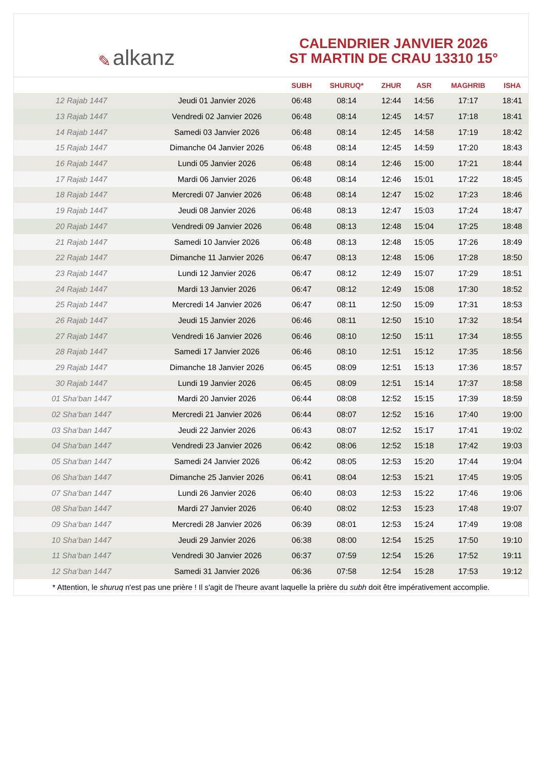✎ alkanz
CALENDRIER JANVIER 2026
ST MARTIN DE CRAU 13310 15°
| | | SUBH | SHURUQ* | ZHUR | ASR | MAGHRIB | ISHA |
| --- | --- | --- | --- | --- | --- | --- | --- |
| 12 Rajab 1447 | Jeudi 01 Janvier 2026 | 06:48 | 08:14 | 12:44 | 14:56 | 17:17 | 18:41 |
| 13 Rajab 1447 | Vendredi 02 Janvier 2026 | 06:48 | 08:14 | 12:45 | 14:57 | 17:18 | 18:41 |
| 14 Rajab 1447 | Samedi 03 Janvier 2026 | 06:48 | 08:14 | 12:45 | 14:58 | 17:19 | 18:42 |
| 15 Rajab 1447 | Dimanche 04 Janvier 2026 | 06:48 | 08:14 | 12:45 | 14:59 | 17:20 | 18:43 |
| 16 Rajab 1447 | Lundi 05 Janvier 2026 | 06:48 | 08:14 | 12:46 | 15:00 | 17:21 | 18:44 |
| 17 Rajab 1447 | Mardi 06 Janvier 2026 | 06:48 | 08:14 | 12:46 | 15:01 | 17:22 | 18:45 |
| 18 Rajab 1447 | Mercredi 07 Janvier 2026 | 06:48 | 08:14 | 12:47 | 15:02 | 17:23 | 18:46 |
| 19 Rajab 1447 | Jeudi 08 Janvier 2026 | 06:48 | 08:13 | 12:47 | 15:03 | 17:24 | 18:47 |
| 20 Rajab 1447 | Vendredi 09 Janvier 2026 | 06:48 | 08:13 | 12:48 | 15:04 | 17:25 | 18:48 |
| 21 Rajab 1447 | Samedi 10 Janvier 2026 | 06:48 | 08:13 | 12:48 | 15:05 | 17:26 | 18:49 |
| 22 Rajab 1447 | Dimanche 11 Janvier 2026 | 06:47 | 08:13 | 12:48 | 15:06 | 17:28 | 18:50 |
| 23 Rajab 1447 | Lundi 12 Janvier 2026 | 06:47 | 08:12 | 12:49 | 15:07 | 17:29 | 18:51 |
| 24 Rajab 1447 | Mardi 13 Janvier 2026 | 06:47 | 08:12 | 12:49 | 15:08 | 17:30 | 18:52 |
| 25 Rajab 1447 | Mercredi 14 Janvier 2026 | 06:47 | 08:11 | 12:50 | 15:09 | 17:31 | 18:53 |
| 26 Rajab 1447 | Jeudi 15 Janvier 2026 | 06:46 | 08:11 | 12:50 | 15:10 | 17:32 | 18:54 |
| 27 Rajab 1447 | Vendredi 16 Janvier 2026 | 06:46 | 08:10 | 12:50 | 15:11 | 17:34 | 18:55 |
| 28 Rajab 1447 | Samedi 17 Janvier 2026 | 06:46 | 08:10 | 12:51 | 15:12 | 17:35 | 18:56 |
| 29 Rajab 1447 | Dimanche 18 Janvier 2026 | 06:45 | 08:09 | 12:51 | 15:13 | 17:36 | 18:57 |
| 30 Rajab 1447 | Lundi 19 Janvier 2026 | 06:45 | 08:09 | 12:51 | 15:14 | 17:37 | 18:58 |
| 01 Sha‘ban 1447 | Mardi 20 Janvier 2026 | 06:44 | 08:08 | 12:52 | 15:15 | 17:39 | 18:59 |
| 02 Sha‘ban 1447 | Mercredi 21 Janvier 2026 | 06:44 | 08:07 | 12:52 | 15:16 | 17:40 | 19:00 |
| 03 Sha‘ban 1447 | Jeudi 22 Janvier 2026 | 06:43 | 08:07 | 12:52 | 15:17 | 17:41 | 19:02 |
| 04 Sha‘ban 1447 | Vendredi 23 Janvier 2026 | 06:42 | 08:06 | 12:52 | 15:18 | 17:42 | 19:03 |
| 05 Sha‘ban 1447 | Samedi 24 Janvier 2026 | 06:42 | 08:05 | 12:53 | 15:20 | 17:44 | 19:04 |
| 06 Sha‘ban 1447 | Dimanche 25 Janvier 2026 | 06:41 | 08:04 | 12:53 | 15:21 | 17:45 | 19:05 |
| 07 Sha‘ban 1447 | Lundi 26 Janvier 2026 | 06:40 | 08:03 | 12:53 | 15:22 | 17:46 | 19:06 |
| 08 Sha‘ban 1447 | Mardi 27 Janvier 2026 | 06:40 | 08:02 | 12:53 | 15:23 | 17:48 | 19:07 |
| 09 Sha‘ban 1447 | Mercredi 28 Janvier 2026 | 06:39 | 08:01 | 12:53 | 15:24 | 17:49 | 19:08 |
| 10 Sha‘ban 1447 | Jeudi 29 Janvier 2026 | 06:38 | 08:00 | 12:54 | 15:25 | 17:50 | 19:10 |
| 11 Sha‘ban 1447 | Vendredi 30 Janvier 2026 | 06:37 | 07:59 | 12:54 | 15:26 | 17:52 | 19:11 |
| 12 Sha‘ban 1447 | Samedi 31 Janvier 2026 | 06:36 | 07:58 | 12:54 | 15:28 | 17:53 | 19:12 |
* Attention, le shuruq n'est pas une prière ! Il s'agit de l'heure avant laquelle la prière du subh doit être impérativement accomplie.